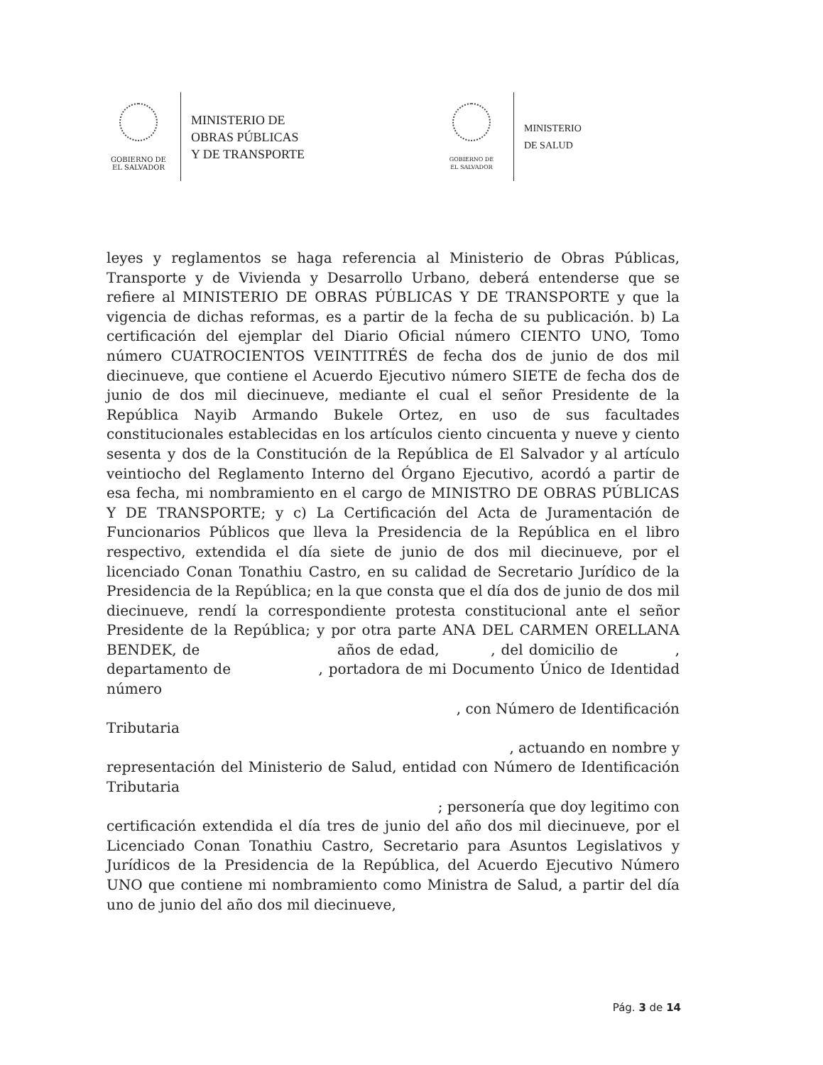GOBIERNO DE
EL SALVADOR
MINISTERIO DE
OBRAS PÚBLICAS
Y DE TRANSPORTE
GOBIERNO DE
EL SALVADOR
MINISTERIO
DE SALUD
leyes y reglamentos se haga referencia al Ministerio de Obras Públicas, Transporte y de Vivienda y Desarrollo Urbano, deberá entenderse que se refiere al MINISTERIO DE OBRAS PÚBLICAS Y DE TRANSPORTE y que la vigencia de dichas reformas, es a partir de la fecha de su publicación. b) La certificación del ejemplar del Diario Oficial número CIENTO UNO, Tomo número CUATROCIENTOS VEINTITRÉS de fecha dos de junio de dos mil diecinueve, que contiene el Acuerdo Ejecutivo número SIETE de fecha dos de junio de dos mil diecinueve, mediante el cual el señor Presidente de la República Nayib Armando Bukele Ortez, en uso de sus facultades constitucionales establecidas en los artículos ciento cincuenta y nueve y ciento sesenta y dos de la Constitución de la República de El Salvador y al artículo veintiocho del Reglamento Interno del Órgano Ejecutivo, acordó a partir de esa fecha, mi nombramiento en el cargo de MINISTRO DE OBRAS PÚBLICAS Y DE TRANSPORTE; y c) La Certificación del Acta de Juramentación de Funcionarios Públicos que lleva la Presidencia de la República en el libro respectivo, extendida el día siete de junio de dos mil diecinueve, por el licenciado Conan Tonathiu Castro, en su calidad de Secretario Jurídico de la Presidencia de la República; en la que consta que el día dos de junio de dos mil diecinueve, rendí la correspondiente protesta constitucional ante el señor Presidente de la República; y por otra parte ANA DEL CARMEN ORELLANA BENDEK, de años de edad, , del domicilio de , departamento de , portadora de mi Documento Único de Identidad número
, con Número de Identificación
Tributaria
, actuando en nombre y
representación del Ministerio de Salud, entidad con Número de Identificación Tributaria
; personería que doy legitimo con
certificación extendida el día tres de junio del año dos mil diecinueve, por el Licenciado Conan Tonathiu Castro, Secretario para Asuntos Legislativos y Jurídicos de la Presidencia de la República, del Acuerdo Ejecutivo Número UNO que contiene mi nombramiento como Ministra de Salud, a partir del día uno de junio del año dos mil diecinueve,
Pág. 3 de 14